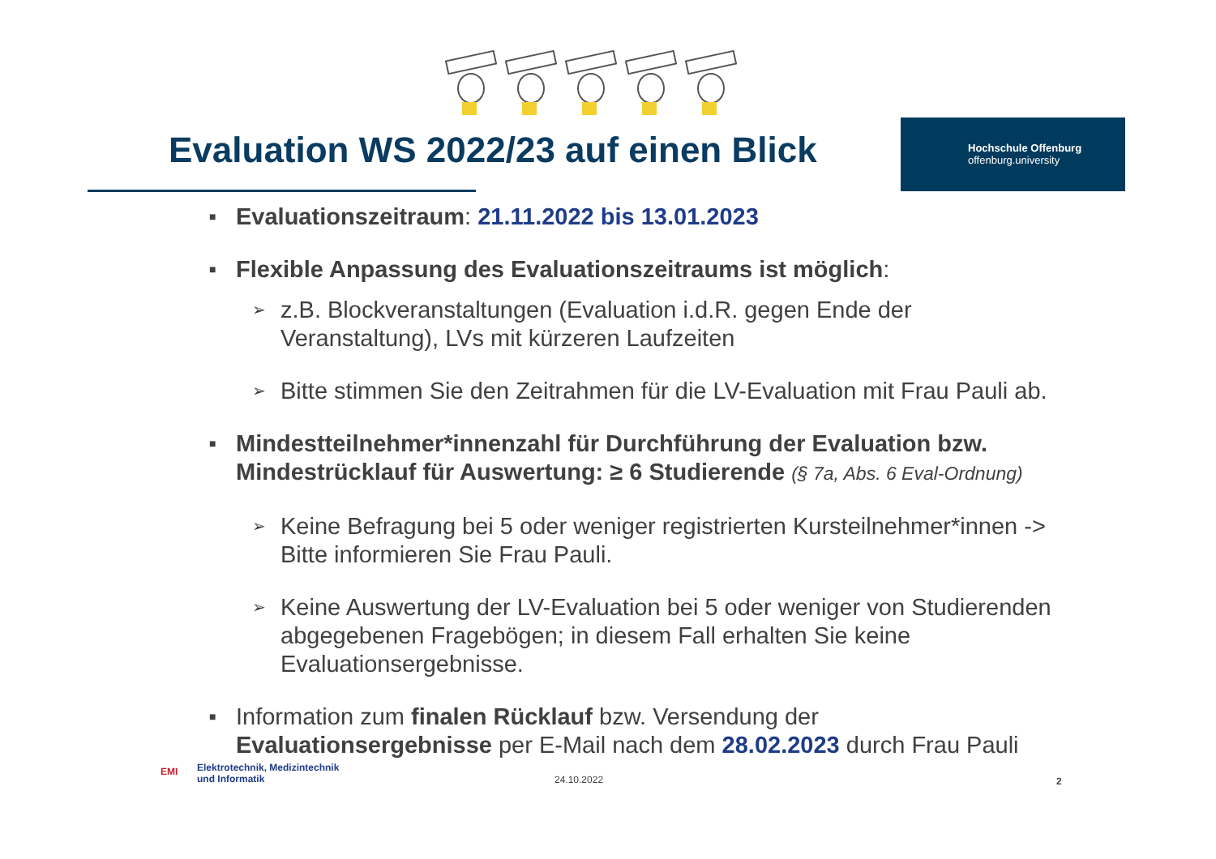Evaluation WS 2022/23 auf einen Blick
Hochschule Offenburg
offenburg.university
■
Evaluationszeitraum: 21.11.2022 bis 13.01.2023
■
Flexible Anpassung des Evaluationszeitraums ist möglich:
➢
z.B. Blockveranstaltungen (Evaluation i.d.R. gegen Ende der Veranstaltung), LVs mit kürzeren Laufzeiten
➢
Bitte stimmen Sie den Zeitrahmen für die LV-Evaluation mit Frau Pauli ab.
■
Mindestteilnehmer*innenzahl für Durchführung der Evaluation bzw. Mindestrücklauf für Auswertung: ≥ 6 Studierende (§ 7a, Abs. 6 Eval-Ordnung)
➢
Keine Befragung bei 5 oder weniger registrierten Kursteilnehmer*innen -> Bitte informieren Sie Frau Pauli.
➢
Keine Auswertung der LV-Evaluation bei 5 oder weniger von Studierenden abgegebenen Fragebögen; in diesem Fall erhalten Sie keine Evaluationsergebnisse.
■
Information zum finalen Rücklauf bzw. Versendung der Evaluationsergebnisse per E-Mail nach dem 28.02.2023 durch Frau Pauli
EMI
Elektrotechnik, Medizintechnik
und Informatik
24.10.2022 2